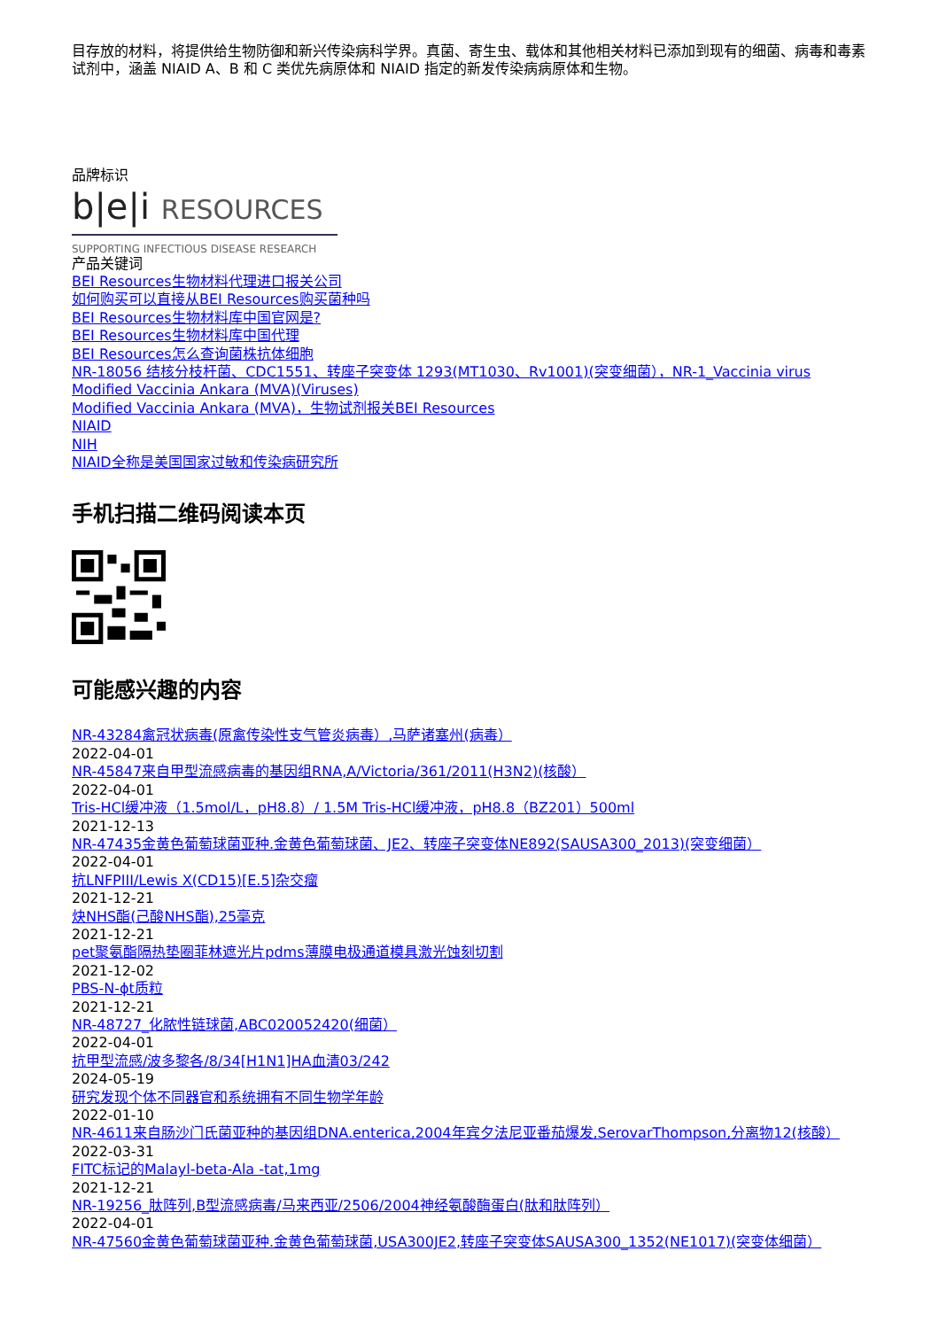目存放的材料，将提供给生物防御和新兴传染病科学界。真菌、寄生虫、载体和其他相关材料已添加到现有的细菌、病毒和毒素试剂中，涵盖 NIAID A、B 和 C 类优先病原体和 NIAID 指定的新发传染病病原体和生物。
品牌标识
b|e|i RESOURCES
SUPPORTING INFECTIOUS DISEASE RESEARCH
产品关键词
BEI Resources生物材料代理进口报关公司
如何购买可以直接从BEI Resources购买菌种吗
BEI Resources生物材料库中国官网是?
BEI Resources生物材料库中国代理
BEI Resources怎么查询菌株抗体细胞
NR-18056 结核分枝杆菌、CDC1551、转座子突变体 1293(MT1030、Rv1001)(突变细菌），NR-1_Vaccinia virus
Modified Vaccinia Ankara (MVA)(Viruses)
Modified Vaccinia Ankara (MVA)，生物试剂报关BEI Resources
NIAID
NIH
NIAID全称是美国国家过敏和传染病研究所
手机扫描二维码阅读本页
可能感兴趣的内容
NR-43284禽冠状病毒(原禽传染性支气管炎病毒）,马萨诸塞州(病毒）
2022-04-01
NR-45847来自甲型流感病毒的基因组RNA,A/Victoria/361/2011(H3N2)(核酸）
2022-04-01
Tris-HCl缓冲液（1.5mol/L，pH8.8）/ 1.5M Tris-HCl缓冲液，pH8.8（BZ201）500ml
2021-12-13
NR-47435金黄色葡萄球菌亚种.金黄色葡萄球菌、JE2、转座子突变体NE892(SAUSA300_2013)(突变细菌）
2022-04-01
抗LNFPIII/Lewis X(CD15)[E.5]杂交瘤
2021-12-21
炔NHS酯(己酸NHS酯),25毫克
2021-12-21
pet聚氨酯隔热垫圈菲林遮光片pdms薄膜电极通道模具激光蚀刻切割
2021-12-02
PBS-N-ϕt质粒
2021-12-21
NR-48727_化脓性链球菌,ABC020052420(细菌）
2022-04-01
抗甲型流感/波多黎各/8/34[H1N1]HA血清03/242
2024-05-19
研究发现个体不同器官和系统拥有不同生物学年龄
2022-01-10
NR-4611来自肠沙门氏菌亚种的基因组DNA.enterica,2004年宾夕法尼亚番茄爆发,SerovarThompson,分离物12(核酸）
2022-03-31
FITC标记的Malayl-beta-Ala -tat,1mg
2021-12-21
NR-19256_肽阵列,B型流感病毒/马来西亚/2506/2004神经氨酸酶蛋白(肽和肽阵列）
2022-04-01
NR-47560金黄色葡萄球菌亚种.金黄色葡萄球菌,USA300JE2,转座子突变体SAUSA300_1352(NE1017)(突变体细菌）